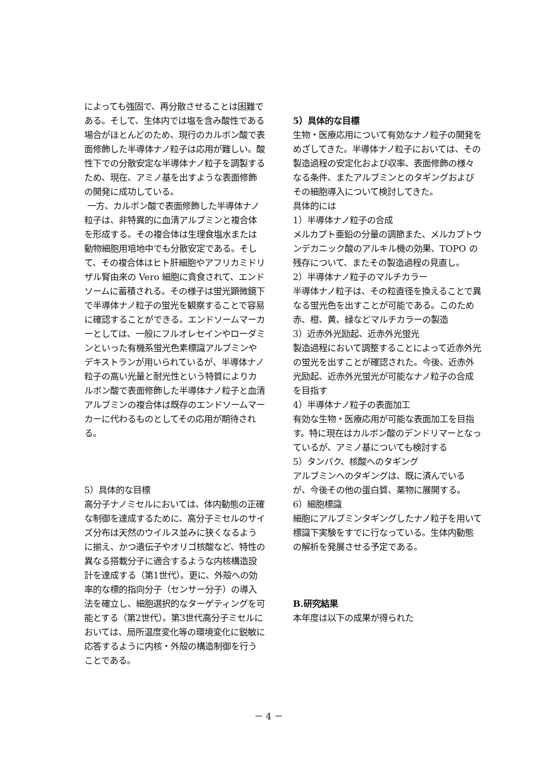によっても強固で、再分散させることは困難である。そして、生体内では塩を含み酸性である場合がほとんどのため、現行のカルボン酸で表面修飾した半導体ナノ粒子は応用が難しい。酸性下での分散安定な半導体ナノ粒子を調製するため、現在、アミノ基を出すような表面修飾の開発に成功している。
一方、カルボン酸で表面修飾した半導体ナノ粒子は、非特異的に血清アルブミンと複合体を形成する。その複合体は生理食塩水または動物細胞用培地中でも分散安定である。そして、その複合体はヒト肝細胞やアフリカミドリザル腎由来の Vero 細胞に貪食されて、エンドソームに蓄積される。その様子は蛍光顕微鏡下で半導体ナノ粒子の蛍光を観察することで容易に確認することができる。エンドソームマーカーとしては、一般にフルオレセインやローダミンといった有機系蛍光色素標識アルブミンやデキストランが用いられているが、半導体ナノ粒子の高い光量と耐光性という特質によりカルボン酸で表面修飾した半導体ナノ粒子と血清アルブミンの複合体は既存のエンドソームマーカーに代わるものとしてその応用が期待される。
5）具体的な目標
高分子ナノミセルにおいては、体内動態の正確な制御を達成するために、高分子ミセルのサイズ分布は天然のウイルス並みに狭くなるように揃え、かつ遺伝子やオリゴ核酸など、特性の異なる搭載分子に適合するような内核構造設計を達成する（第1世代）。更に、外殻への効率的な標的指向分子（センサー分子）の導入法を確立し、細胞選択的なターゲティングを可能とする（第2世代）。第3世代高分子ミセルにおいては、局所温度変化等の環境変化に鋭敏に応答するように内核・外殻の構造制御を行うことである。
5）具体的な目標
生物・医療応用について有効なナノ粒子の開発をめざしてきた。半導体ナノ粒子においては、その製造過程の安定化および収率、表面修飾の様々なる条件、またアルブミンとのタギングおよびその細胞導入について検討してきた。
具体的には
1）半導体ナノ粒子の合成
メルカプト亜鉛の分量の調節また、メルカプトウンデカニック酸のアルキル機の効果、TOPO の残存について、またその製造過程の見直し。
2）半導体ナノ粒子のマルチカラー
半導体ナノ粒子は、その粒直径を換えることで異なる蛍光色を出すことが可能である。このため赤、橙、黄、緑などマルチカラーの製造
3）近赤外光励起、近赤外光蛍光
製造過程において調整することによって近赤外光の蛍光を出すことが確認された。今後、近赤外光励起、近赤外光蛍光が可能なナノ粒子の合成を目指す
4）半導体ナノ粒子の表面加工
有効な生物・医療応用が可能な表面加工を目指す。特に現在はカルボン酸のデンドリマーとなっているが、アミノ基についても検討する
5）タンパク、核酸へのタギング
アルブミンへのタギングは、既に済んでいるが、今後その他の蛋白質、薬物に展開する。
6）細胞標識
細胞にアルブミンタギングしたナノ粒子を用いて標識下実験をすでに行なっている。生体内動態の解析を発展させる予定である。
B.研究結果
本年度は以下の成果が得られた
－ 4 －